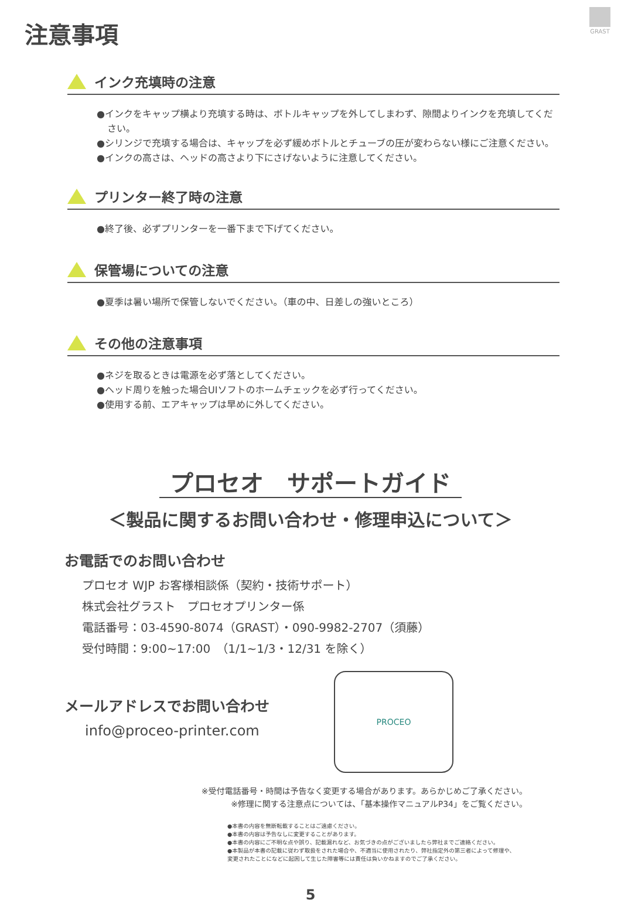GRAST
注意事項
インク充填時の注意
●インクをキャップ横より充填する時は、ボトルキャップを外してしまわず、隙間よりインクを充填してください。
●シリンジで充填する場合は、キャップを必ず緩めボトルとチューブの圧が変わらない様にご注意ください。
●インクの高さは、ヘッドの高さより下にさげないように注意してください。
プリンター終了時の注意
●終了後、必ずプリンターを一番下まで下げてください。
保管場についての注意
●夏季は暑い場所で保管しないでください。（車の中、日差しの強いところ）
その他の注意事項
●ネジを取るときは電源を必ず落としてください。
●ヘッド周りを触った場合UIソフトのホームチェックを必ず行ってください。
●使用する前、エアキャップは早めに外してください。
プロセオ　サポートガイド
＜製品に関するお問い合わせ・修理申込について＞
お電話でのお問い合わせ
プロセオ WJP お客様相談係（契約・技術サポート）
株式会社グラスト　プロセオプリンター係
電話番号：03-4590-8074（GRAST）・090-9982-2707（須藤）
受付時間：9:00~17:00　（1/1~1/3・12/31 を除く）
メールアドレスでお問い合わせ
info@proceo-printer.com
PROCEO
※受付電話番号・時間は予告なく変更する場合があります。あらかじめご了承ください。
※修理に関する注意点については、「基本操作マニュアルP34」をご覧ください。
●本書の内容を無断転載することはご遠慮ください。
●本書の内容は予告なしに変更することがあります。
●本書の内容にご不明な点や誤り、記載漏れなど、お気づきの点がございましたら弊社までご連絡ください。
●本製品が本書の記載に従わず取扱をされた場合や、不適当に使用されたり、弊社指定外の第三者によって修理や、
変更されたことになどに起因して生じた障害等には責任は負いかねますのでご了承ください。
5